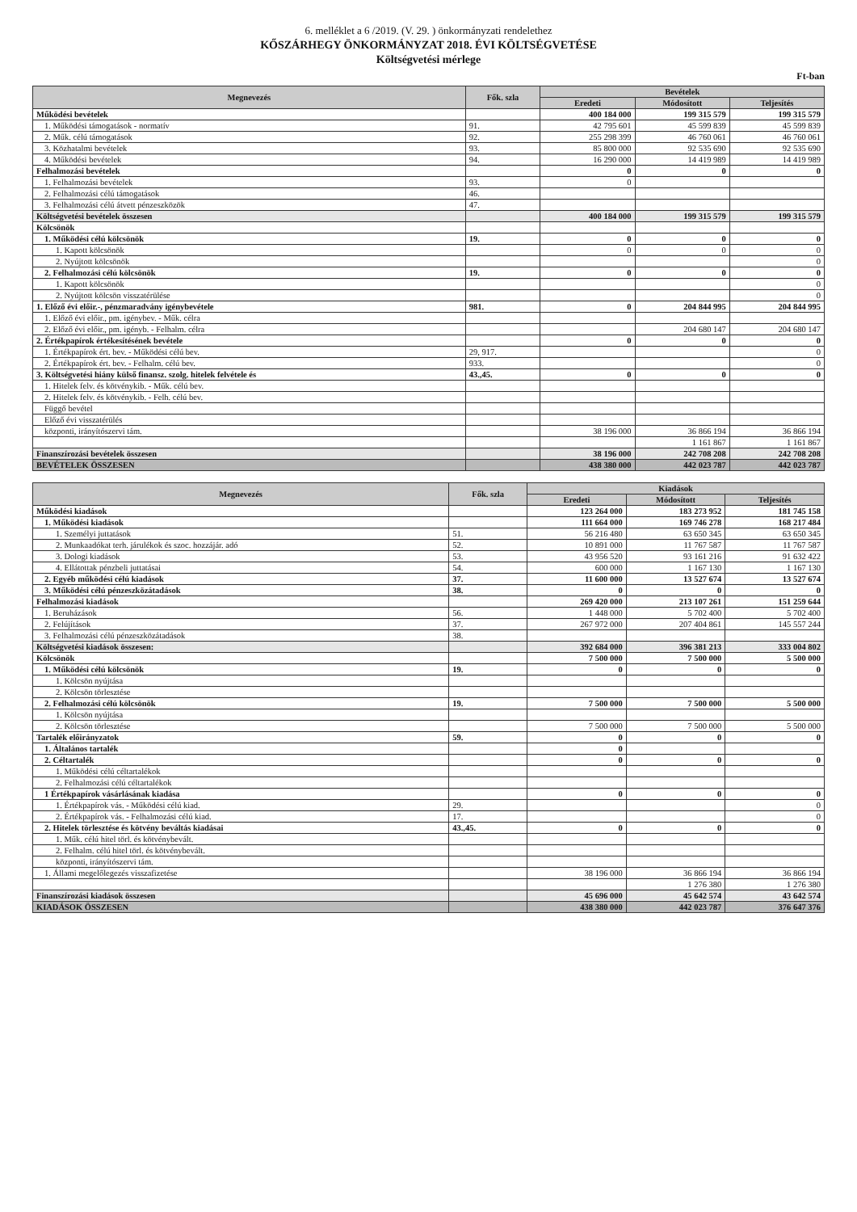6. melléklet a 6 /2019. (V. 29. ) önkormányzati rendelethez
KŐSZÁRHEGY ÖNKORMÁNYZAT 2018. ÉVI KÖLTSÉGVETÉSE
Költségvetési mérlege
Ft-ban
| Megnevezés | Fők. szla | Bevételek | | |
| --- | --- | --- | --- | --- |
| | | Eredeti | Módosított | Teljesítés |
| Működési bevételek | | 400 184 000 | 199 315 579 | 199 315 579 |
| 1. Működési támogatások - normatív | 91. | 42 795 601 | 45 599 839 | 45 599 839 |
| 2. Műk. célú támogatások | 92. | 255 298 399 | 46 760 061 | 46 760 061 |
| 3. Közhatalmi bevételek | 93. | 85 800 000 | 92 535 690 | 92 535 690 |
| 4. Működési bevételek | 94. | 16 290 000 | 14 419 989 | 14 419 989 |
| Felhalmozási bevételek | | 0 | 0 | 0 |
| 1. Felhalmozási bevételek | 93. | 0 | | |
| 2. Felhalmozási célú támogatások | 46. | | | |
| 3. Felhalmozási célú átvett pénzeszközök | 47. | | | |
| Költségvetési bevételek összesen | | 400 184 000 | 199 315 579 | 199 315 579 |
| Kölcsönök | | | | |
| 1. Működési célú kölcsönök | 19. | 0 | 0 | 0 |
| 1. Kapott kölcsönök | | 0 | 0 | 0 |
| 2. Nyújtott kölcsönök | | | | 0 |
| 2. Felhalmozási célú kölcsönök | 19. | 0 | 0 | 0 |
| 1. Kapott kölcsönök | | | | 0 |
| 2. Nyújtott kölcsön visszatérülése | | | | 0 |
| 1. Előző évi előir.-, pénzmaradvány igénybevétele | 981. | 0 | 204 844 995 | 204 844 995 |
| 1. Előző évi előir., pm. igénybev. - Műk. célra | | | | |
| 2. Előző évi előir., pm. igényb. - Felhalm. célra | | | 204 680 147 | 204 680 147 |
| 2. Értékpapírok értékesítésének bevétele | | 0 | 0 | 0 |
| 1. Értékpapírok ért. bev. - Működési célú bev. | 29, 917. | | | 0 |
| 2. Értékpapírok ért. bev. - Felhalm. célú bev. | 933. | | | 0 |
| 3. Költségvetési hiány külső finansz. szolg. hitelek felvétele és | 43.,45. | 0 | 0 | 0 |
| 1. Hitelek felv. és kötvénykib. - Műk. célú bev. | | | | |
| 2. Hitelek felv. és kötvénykib. - Felh. célú bev. | | | | |
| Függő bevétel | | | | |
| Előző évi visszatérülés | | | | |
| központi, irányítószervi tám. | | 38 196 000 | 36 866 194 | 36 866 194 |
| | | | 1 161 867 | 1 161 867 |
| Finanszírozási bevételek összesen | | 38 196 000 | 242 708 208 | 242 708 208 |
| BEVÉTELEK ÖSSZESEN | | 438 380 000 | 442 023 787 | 442 023 787 |
| Megnevezés | Fők. szla | Kiadások | | |
| --- | --- | --- | --- | --- |
| | | Eredeti | Módosított | Teljesítés |
| Működési kiadások | | 123 264 000 | 183 273 952 | 181 745 158 |
| 1. Működési kiadások | | 111 664 000 | 169 746 278 | 168 217 484 |
| 1. Személyi juttatások | 51. | 56 216 480 | 63 650 345 | 63 650 345 |
| 2. Munkaadókat terh. járulékok és szoc. hozzájár. adó | 52. | 10 891 000 | 11 767 587 | 11 767 587 |
| 3. Dologi kiadások | 53. | 43 956 520 | 93 161 216 | 91 632 422 |
| 4. Ellátottak pénzbeli juttatásai | 54. | 600 000 | 1 167 130 | 1 167 130 |
| 2. Egyéb működési célú kiadások | 37. | 11 600 000 | 13 527 674 | 13 527 674 |
| 3. Működési célú pénzeszközátadások | 38. | 0 | 0 | 0 |
| Felhalmozási kiadások | | 269 420 000 | 213 107 261 | 151 259 644 |
| 1. Beruházások | 56. | 1 448 000 | 5 702 400 | 5 702 400 |
| 2. Felújítások | 37. | 267 972 000 | 207 404 861 | 145 557 244 |
| 3. Felhalmozási célú pénzeszközátadások | 38. | | | |
| Költségvetési kiadások összesen: | | 392 684 000 | 396 381 213 | 333 004 802 |
| Kölcsönök | | 7 500 000 | 7 500 000 | 5 500 000 |
| 1. Működési célú kölcsönök | 19. | 0 | 0 | 0 |
| 1. Kölcsön nyújtása | | | | |
| 2. Kölcsön törlesztése | | | | |
| 2. Felhalmozási célú kölcsönök | 19. | 7 500 000 | 7 500 000 | 5 500 000 |
| 1. Kölcsön nyújtása | | | | |
| 2. Kölcsön törlesztése | | 7 500 000 | 7 500 000 | 5 500 000 |
| Tartalék előirányzatok | 59. | 0 | 0 | 0 |
| 1. Általános tartalék | | 0 | | |
| 2. Céltartalék | | 0 | 0 | 0 |
| 1. Működési célú céltartalékok | | | | |
| 2. Felhalmozási célú céltartalékok | | | | |
| 1 Értékpapírok vásárlásának kiadása | | 0 | 0 | 0 |
| 1. Értékpapírok vás. - Működési célú kiad. | 29. | | | 0 |
| 2. Értékpapírok vás. - Felhalmozási célú kiad. | 17. | | | 0 |
| 2. Hitelek törlesztése és kötvény beváltás kiadásai | 43.,45. | 0 | 0 | 0 |
| 1. Műk. célú hitel törl. és kötvénybevált. | | | | |
| 2. Felhalm. célú hitel törl. és kötvénybevált. | | | | |
| központi, irányítószervi tám. | | | | |
| 1. Állami megelőlegezés visszafizetése | | 38 196 000 | 36 866 194 | 36 866 194 |
| | | | 1 276 380 | 1 276 380 |
| Finanszírozási kiadások összesen | | 45 696 000 | 45 642 574 | 43 642 574 |
| KIADÁSOK ÖSSZESEN | | 438 380 000 | 442 023 787 | 376 647 376 |